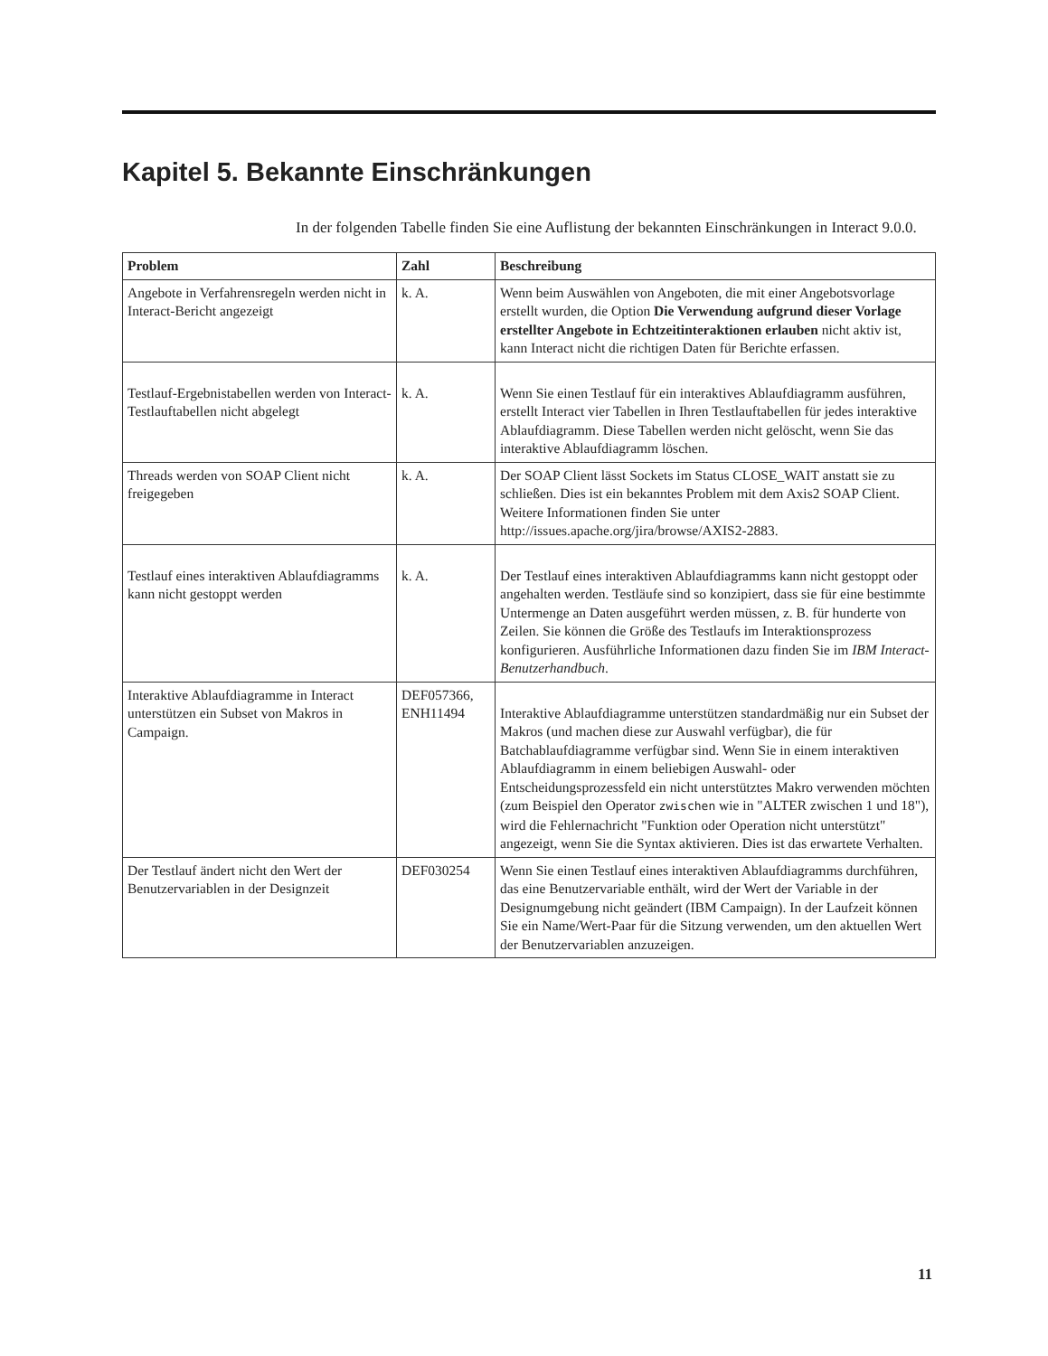Kapitel 5. Bekannte Einschränkungen
In der folgenden Tabelle finden Sie eine Auflistung der bekannten Einschränkungen in Interact 9.0.0.
| Problem | Zahl | Beschreibung |
| --- | --- | --- |
| Angebote in Verfahrensregeln werden nicht in Interact-Bericht angezeigt | k. A. | Wenn beim Auswählen von Angeboten, die mit einer Angebotsvorlage erstellt wurden, die Option Die Verwendung aufgrund dieser Vorlage erstellter Angebote in Echtzeitinteraktionen erlauben nicht aktiv ist, kann Interact nicht die richtigen Daten für Berichte erfassen. |
| Testlauf-Ergebnistabellen werden von Interact-Testlauftabellen nicht abgelegt | k. A. | Wenn Sie einen Testlauf für ein interaktives Ablaufdiagramm ausführen, erstellt Interact vier Tabellen in Ihren Testlauftabellen für jedes interaktive Ablaufdiagramm. Diese Tabellen werden nicht gelöscht, wenn Sie das interaktive Ablaufdiagramm löschen. |
| Threads werden von SOAP Client nicht freigegeben | k. A. | Der SOAP Client lässt Sockets im Status CLOSE_WAIT anstatt sie zu schließen. Dies ist ein bekanntes Problem mit dem Axis2 SOAP Client. Weitere Informationen finden Sie unter http://issues.apache.org/jira/browse/AXIS2-2883. |
| Testlauf eines interaktiven Ablaufdiagramms kann nicht gestoppt werden | k. A. | Der Testlauf eines interaktiven Ablaufdiagramms kann nicht gestoppt oder angehalten werden. Testläufe sind so konzipiert, dass sie für eine bestimmte Untermenge an Daten ausgeführt werden müssen, z. B. für hunderte von Zeilen. Sie können die Größe des Testlaufs im Interaktionsprozess konfigurieren. Ausführliche Informationen dazu finden Sie im IBM Interact-Benutzerhandbuch . |
| Interaktive Ablaufdiagramme in Interact unterstützen ein Subset von Makros in Campaign. | DEF057366, ENH11494 | Interaktive Ablaufdiagramme unterstützen standardmäßig nur ein Subset der Makros (und machen diese zur Auswahl verfügbar), die für Batchablaufdiagramme verfügbar sind. Wenn Sie in einem interaktiven Ablaufdiagramm in einem beliebigen Auswahl- oder Entscheidungsprozessfeld ein nicht unterstütztes Makro verwenden möchten (zum Beispiel den Operator zwischen wie in "ALTER zwischen 1 und 18"), wird die Fehlernachricht "Funktion oder Operation nicht unterstützt" angezeigt, wenn Sie die Syntax aktivieren. Dies ist das erwartete Verhalten. |
| Der Testlauf ändert nicht den Wert der Benutzervariablen in der Designzeit | DEF030254 | Wenn Sie einen Testlauf eines interaktiven Ablaufdiagramms durchführen, das eine Benutzervariable enthält, wird der Wert der Variable in der Designumgebung nicht geändert (IBM Campaign). In der Laufzeit können Sie ein Name/Wert-Paar für die Sitzung verwenden, um den aktuellen Wert der Benutzervariablen anzuzeigen. |
11